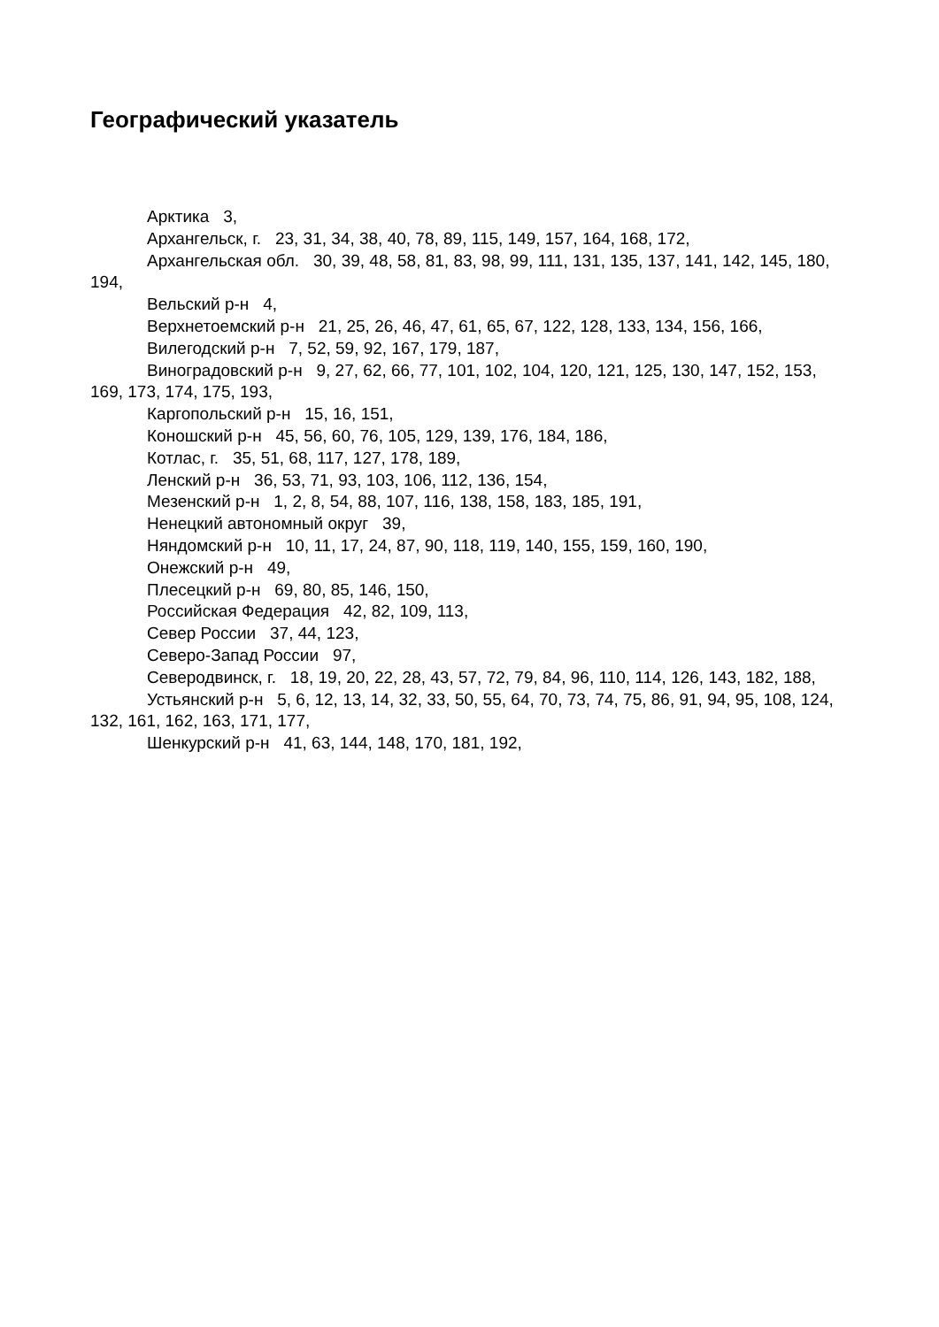Географический указатель
Арктика 3,
Архангельск, г. 23, 31, 34, 38, 40, 78, 89, 115, 149, 157, 164, 168, 172,
Архангельская обл. 30, 39, 48, 58, 81, 83, 98, 99, 111, 131, 135, 137, 141, 142, 145, 180, 194,
Вельский р-н 4,
Верхнетоемский р-н 21, 25, 26, 46, 47, 61, 65, 67, 122, 128, 133, 134, 156, 166,
Вилегодский р-н 7, 52, 59, 92, 167, 179, 187,
Виноградовский р-н 9, 27, 62, 66, 77, 101, 102, 104, 120, 121, 125, 130, 147, 152, 153, 169, 173, 174, 175, 193,
Каргопольский р-н 15, 16, 151,
Коношский р-н 45, 56, 60, 76, 105, 129, 139, 176, 184, 186,
Котлас, г. 35, 51, 68, 117, 127, 178, 189,
Ленский р-н 36, 53, 71, 93, 103, 106, 112, 136, 154,
Мезенский р-н 1, 2, 8, 54, 88, 107, 116, 138, 158, 183, 185, 191,
Ненецкий автономный округ 39,
Няндомский р-н 10, 11, 17, 24, 87, 90, 118, 119, 140, 155, 159, 160, 190,
Онежский р-н 49,
Плесецкий р-н 69, 80, 85, 146, 150,
Российская Федерация 42, 82, 109, 113,
Север России 37, 44, 123,
Северо-Запад России 97,
Северодвинск, г. 18, 19, 20, 22, 28, 43, 57, 72, 79, 84, 96, 110, 114, 126, 143, 182, 188,
Устьянский р-н 5, 6, 12, 13, 14, 32, 33, 50, 55, 64, 70, 73, 74, 75, 86, 91, 94, 95, 108, 124, 132, 161, 162, 163, 171, 177,
Шенкурский р-н 41, 63, 144, 148, 170, 181, 192,